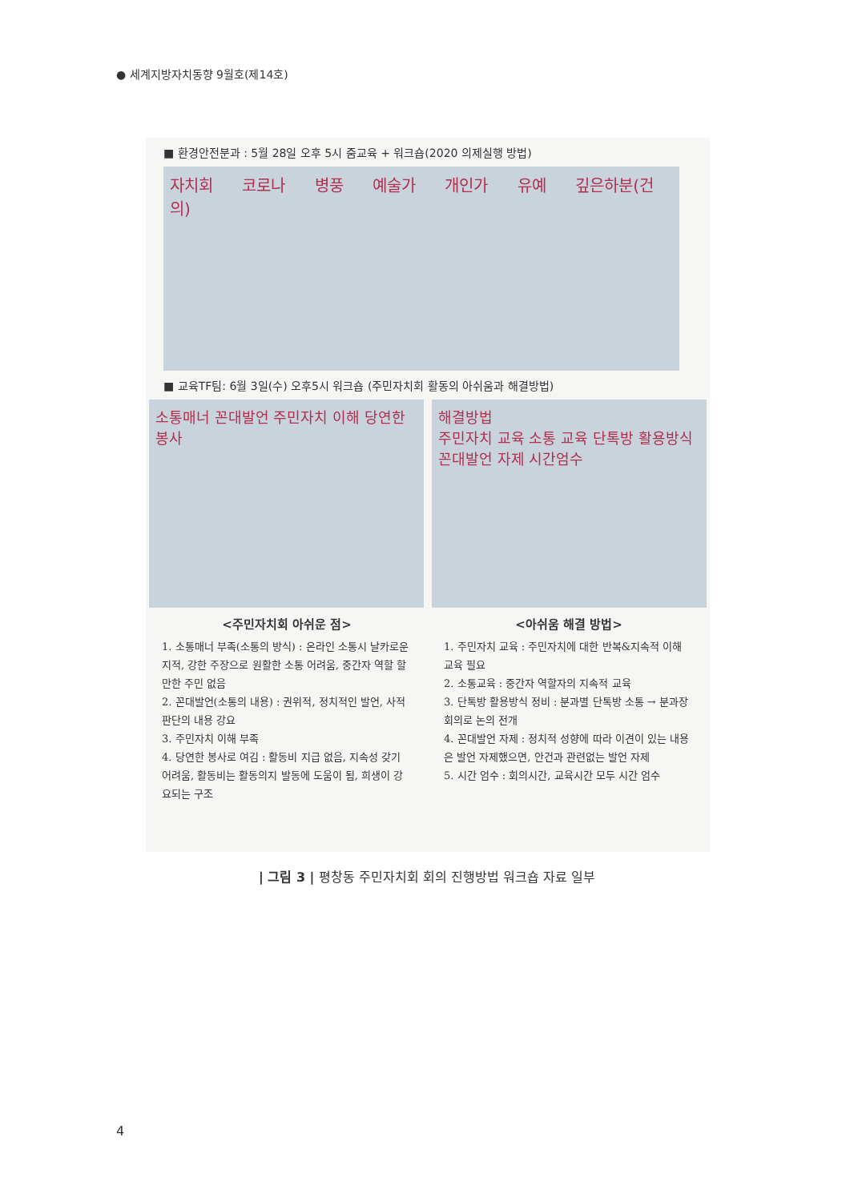● 세계지방자치동향 9월호(제14호)
■ 환경안전분과 : 5월 28일 오후 5시 줌교육 + 워크숍(2020 의제실행 방법)
자치회 코로나 병풍 예술가 개인가 유예 깊은하분(건의)
■ 교육TF팀: 6월 3일(수) 오후5시 워크숍 (주민자치회 활동의 아쉬움과 해결방법)
소통매너 꼰대발언 주민자치 이해 당연한 봉사
해결방법
주민자치 교육 소통 교육 단톡방 활용방식 꼰대발언 자제 시간엄수
<주민자치회 아쉬운 점>
1. 소통매너 부족(소통의 방식) : 온라인 소통시 날카로운 지적, 강한 주장으로 원활한 소통 어려움, 중간자 역할 할 만한 주민 없음
2. 꼰대발언(소통의 내용) : 권위적, 정치적인 발언, 사적 판단의 내용 강요
3. 주민자치 이해 부족
4. 당연한 봉사로 여김 : 활동비 지급 없음, 지속성 갖기 어려움, 활동비는 활동의지 발동에 도움이 됨, 희생이 강요되는 구조
<아쉬움 해결 방법>
1. 주민자치 교육 : 주민자치에 대한 반복&지속적 이해 교육 필요
2. 소통교육 : 중간자 역할자의 지속적 교육
3. 단톡방 활용방식 정비 : 분과별 단톡방 소통 → 분과장 회의로 논의 전개
4. 꼰대발언 자제 : 정치적 성향에 따라 이견이 있는 내용은 발언 자제했으면, 안건과 관련없는 발언 자제
5. 시간 엄수 : 회의시간, 교육시간 모두 시간 엄수
| 그림 3 | 평창동 주민자치회 회의 진행방법 워크숍 자료 일부
4